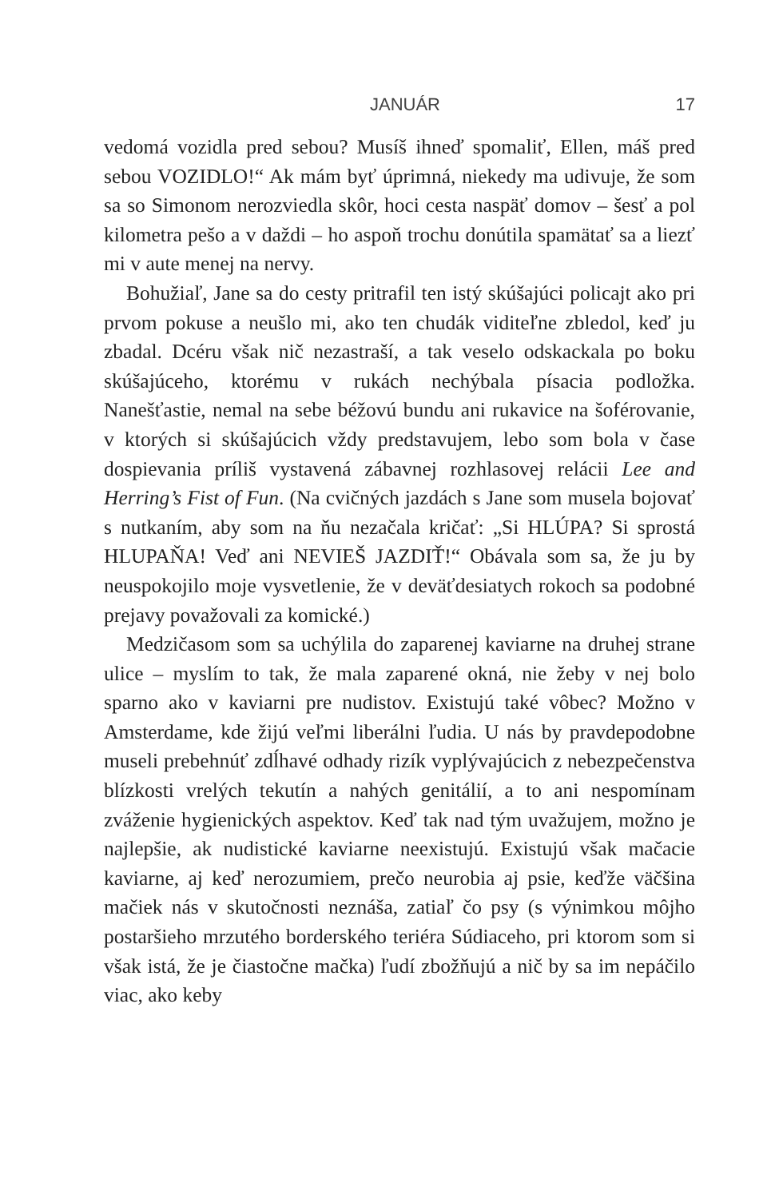JANUÁR 17
vedomá vozidla pred sebou? Musíš ihneď spomaliť, Ellen, máš pred sebou VOZIDLO!“ Ak mám byť úprimná, niekedy ma udivuje, že som sa so Simonom nerozviedla skôr, hoci cesta naspäť domov – šesť a pol kilometra pešo a v daždi – ho aspoň trochu donútila spamätať sa a liezť mi v aute menej na nervy.
Bohužiaľ, Jane sa do cesty pritrafil ten istý skúšajúci policajt ako pri prvom pokuse a neušlo mi, ako ten chudák viditeľne zbledol, keď ju zbadal. Dcéru však nič nezastraší, a tak veselo odskackala po boku skúšajúceho, ktorému v rukách nechýbala písacia podložka. Nanešťastie, nemal na sebe béžovú bundu ani rukavice na šoférovanie, v ktorých si skúšajúcich vždy predstavujem, lebo som bola v čase dospievania príliš vystavená zábavnej rozhlasovej relácii Lee and Herring’s Fist of Fun. (Na cvičných jazdách s Jane som musela bojovať s nutkaním, aby som na ňu nezačala kričať: „Si HLÚPA? Si sprostá HLUPAŇA! Veď ani NEVIEŠ JAZDIŤ!“ Obávala som sa, že ju by neuspokojilo moje vysvetlenie, že v deväťdesiatych rokoch sa podobné prejavy považovali za komické.)
Medzičasom som sa uchýlila do zaparenej kaviarne na druhej strane ulice – myslím to tak, že mala zaparené okná, nie žeby v nej bolo sparno ako v kaviarni pre nudistov. Existujú také vôbec? Možno v Amsterdame, kde žijú veľmi liberálni ľudia. U nás by pravdepodobne museli prebehnúť zdĺhavé odhady rizík vyplývajúcich z nebezpečenstva blízkosti vrelých tekutín a nahých genitálií, a to ani nespomínam zváženie hygienických aspektov. Keď tak nad tým uvažujem, možno je najlepšie, ak nudistické kaviarne neexistujú. Existujú však mačacie kaviarne, aj keď nerozumiem, prečo neurobia aj psie, keďže väčšina mačiek nás v skutočnosti neznáša, zatiaľ čo psy (s výnimkou môjho postaršieho mrzutého borderského teriéra Súdiaceho, pri ktorom som si však istá, že je čiastočne mačka) ľudí zbožňujú a nič by sa im nepáčilo viac, ako keby